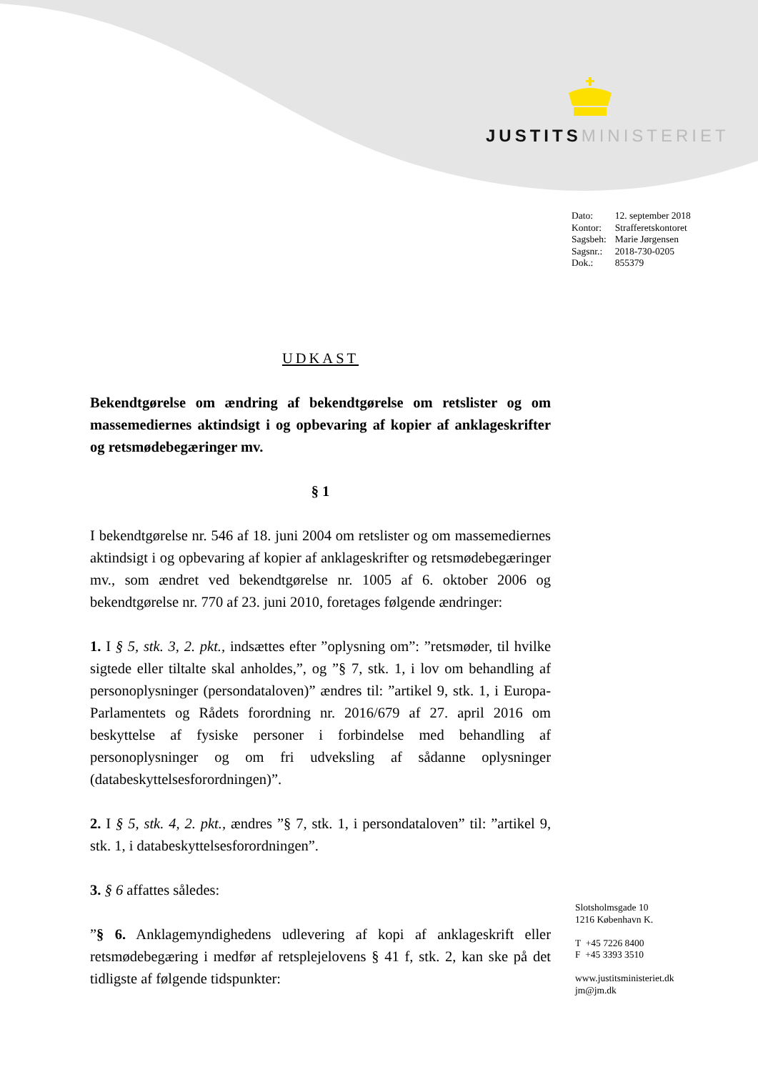JUSTITS MINISTERIET
| Dato: | 12. september 2018 |
| Kontor: | Strafferetskontoret |
| Sagsbeh: | Marie Jørgensen |
| Sagsnr.: | 2018-730-0205 |
| Dok.: | 855379 |
UDKAST
Bekendtgørelse om ændring af bekendtgørelse om retslister og om massemediernes aktindsigt i og opbevaring af kopier af anklageskrifter og retsmødebegæringer mv.
§ 1
I bekendtgørelse nr. 546 af 18. juni 2004 om retslister og om massemediernes aktindsigt i og opbevaring af kopier af anklageskrifter og retsmødebegæringer mv., som ændret ved bekendtgørelse nr. 1005 af 6. oktober 2006 og bekendtgørelse nr. 770 af 23. juni 2010, foretages følgende ændringer:
1. I § 5, stk. 3, 2. pkt., indsættes efter ”oplysning om”: ”retsmøder, til hvilke sigtede eller tiltalte skal anholdes,”, og ”§ 7, stk. 1, i lov om behandling af personoplysninger (persondataloven)” ændres til: ”artikel 9, stk. 1, i Europa-Parlamentets og Rådets forordning nr. 2016/679 af 27. april 2016 om beskyttelse af fysiske personer i forbindelse med behandling af personoplysninger og om fri udveksling af sådanne oplysninger (databeskyttelsesforordningen)”.
2. I § 5, stk. 4, 2. pkt., ændres ”§ 7, stk. 1, i persondataloven” til: ”artikel 9, stk. 1, i databeskyttelsesforordningen”.
3. § 6 affattes således:
”§ 6. Anklagemyndighedens udlevering af kopi af anklageskrift eller retsmødebegæring i medfør af retsplejelovens § 41 f, stk. 2, kan ske på det tidligste af følgende tidspunkter:
Slotsholmsgade 10
1216 København K.
T +45 7226 8400
F +45 3393 3510
www.justitsministeriet.dk
jm@jm.dk